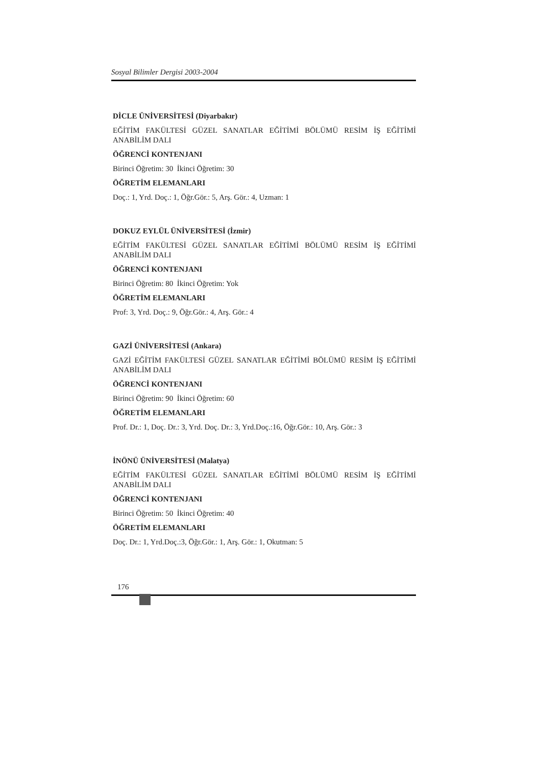Sosyal Bilimler Dergisi 2003-2004
DİCLE ÜNİVERSİTESİ (Diyarbakır)
EĞİTİM FAKÜLTESİ GÜZEL SANATLAR EĞİTİMİ BÖLÜMÜ RESİM İŞ EĞİTİMİ ANABİLİM DALI
ÖĞRENCİ KONTENJANI
Birinci Öğretim: 30 İkinci Öğretim: 30
ÖĞRETİM ELEMANLARI
Doç.: 1, Yrd. Doç.: 1, Öğr.Gör.: 5, Arş. Gör.: 4, Uzman: 1
DOKUZ EYLÜL ÜNİVERSİTESİ (İzmir)
EĞİTİM FAKÜLTESİ GÜZEL SANATLAR EĞİTİMİ BÖLÜMÜ RESİM İŞ EĞİTİMİ ANABİLİM DALI
ÖĞRENCİ KONTENJANI
Birinci Öğretim: 80 İkinci Öğretim: Yok
ÖĞRETİM ELEMANLARI
Prof: 3, Yrd. Doç.: 9, Öğr.Gör.: 4, Arş. Gör.: 4
GAZİ ÜNİVERSİTESİ (Ankara)
GAZİ EĞİTİM FAKÜLTESİ GÜZEL SANATLAR EĞİTİMİ BÖLÜMÜ RESİM İŞ EĞİTİMİ ANABİLİM DALI
ÖĞRENCİ KONTENJANI
Birinci Öğretim: 90 İkinci Öğretim: 60
ÖĞRETİM ELEMANLARI
Prof. Dr.: 1, Doç. Dr.: 3, Yrd. Doç. Dr.: 3, Yrd.Doç.:16, Öğr.Gör.: 10, Arş. Gör.: 3
İNÖNÜ ÜNİVERSİTESİ (Malatya)
EĞİTİM FAKÜLTESİ GÜZEL SANATLAR EĞİTİMİ BÖLÜMÜ RESİM İŞ EĞİTİMİ ANABİLİM DALI
ÖĞRENCİ KONTENJANI
Birinci Öğretim: 50 İkinci Öğretim: 40
ÖĞRETİM ELEMANLARI
Doç. Dr.: 1, Yrd.Doç.:3, Öğr.Gör.: 1, Arş. Gör.: 1, Okutman: 5
176